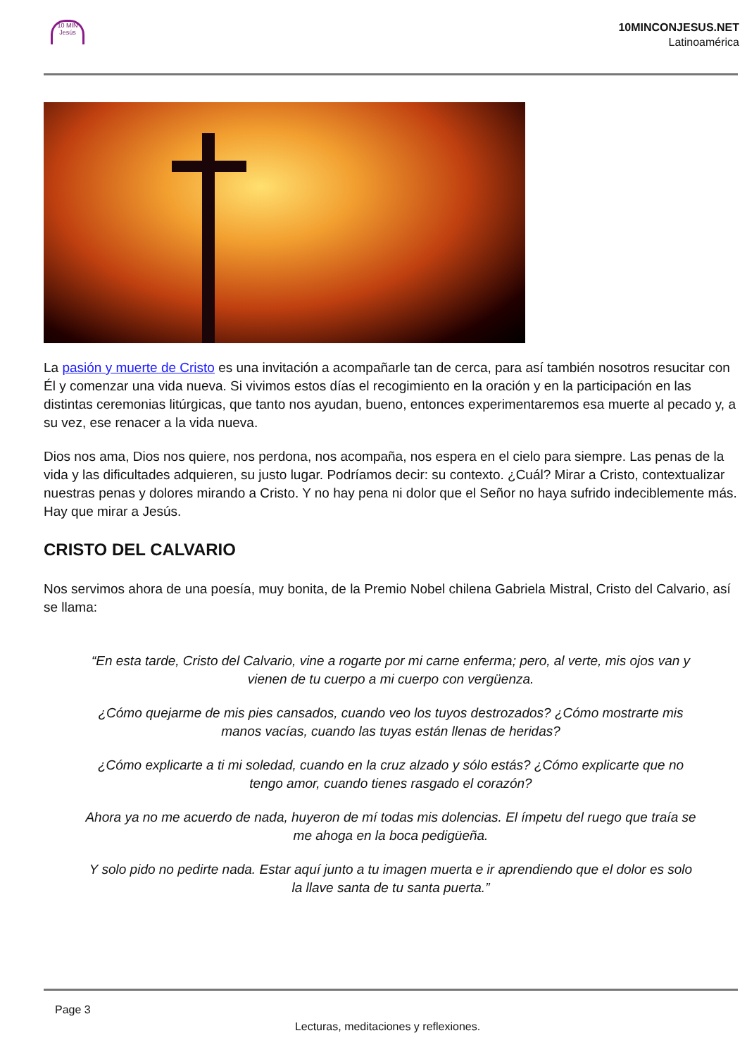10 MIN
Jesús
10MINCONJESUS.NET
Latinoamérica
La pasión y muerte de Cristo es una invitación a acompañarle tan de cerca, para así también nosotros resucitar con Él y comenzar una vida nueva. Si vivimos estos días el recogimiento en la oración y en la participación en las distintas ceremonias litúrgicas, que tanto nos ayudan, bueno, entonces experimentaremos esa muerte al pecado y, a su vez, ese renacer a la vida nueva.
Dios nos ama, Dios nos quiere, nos perdona, nos acompaña, nos espera en el cielo para siempre. Las penas de la vida y las dificultades adquieren, su justo lugar. Podríamos decir: su contexto. ¿Cuál? Mirar a Cristo, contextualizar nuestras penas y dolores mirando a Cristo. Y no hay pena ni dolor que el Señor no haya sufrido indeciblemente más. Hay que mirar a Jesús.
CRISTO DEL CALVARIO
Nos servimos ahora de una poesía, muy bonita, de la Premio Nobel chilena Gabriela Mistral, Cristo del Calvario, así se llama:
“En esta tarde, Cristo del Calvario, vine a rogarte por mi carne enferma; pero, al verte, mis ojos van y vienen de tu cuerpo a mi cuerpo con vergüenza.
¿Cómo quejarme de mis pies cansados, cuando veo los tuyos destrozados? ¿Cómo mostrarte mis manos vacías, cuando las tuyas están llenas de heridas?
¿Cómo explicarte a ti mi soledad, cuando en la cruz alzado y sólo estás? ¿Cómo explicarte que no tengo amor, cuando tienes rasgado el corazón?
Ahora ya no me acuerdo de nada, huyeron de mí todas mis dolencias. El ímpetu del ruego que traía se me ahoga en la boca pedigüeña.
Y solo pido no pedirte nada. Estar aquí junto a tu imagen muerta e ir aprendiendo que el dolor es solo la llave santa de tu santa puerta.”
Page 3
Lecturas, meditaciones y reflexiones.